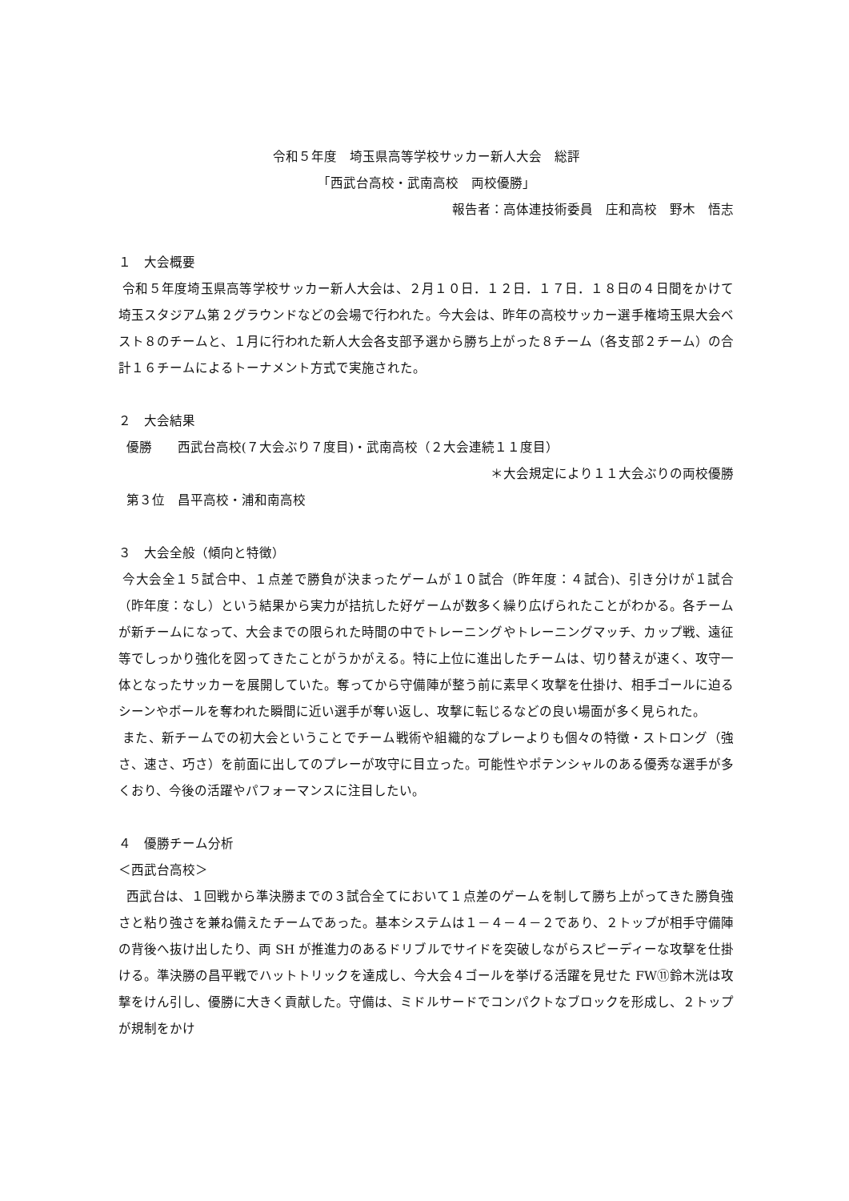令和５年度　埼玉県高等学校サッカー新人大会　総評
「西武台高校・武南高校　両校優勝」
報告者：高体連技術委員　庄和高校　野木　悟志
１　大会概要
令和５年度埼玉県高等学校サッカー新人大会は、２月１０日．１２日．１７日．１８日の４日間をかけて埼玉スタジアム第２グラウンドなどの会場で行われた。今大会は、昨年の高校サッカー選手権埼玉県大会ベスト８のチームと、１月に行われた新人大会各支部予選から勝ち上がった８チーム（各支部２チーム）の合計１６チームによるトーナメント方式で実施された。
２　大会結果
優勝　　西武台高校(７大会ぶり７度目)・武南高校（２大会連続１１度目）
＊大会規定により１１大会ぶりの両校優勝
第３位　昌平高校・浦和南高校
３　大会全般（傾向と特徴）
今大会全１５試合中、１点差で勝負が決まったゲームが１０試合（昨年度：４試合)、引き分けが１試合（昨年度：なし）という結果から実力が拮抗した好ゲームが数多く繰り広げられたことがわかる。各チームが新チームになって、大会までの限られた時間の中でトレーニングやトレーニングマッチ、カップ戦、遠征等でしっかり強化を図ってきたことがうかがえる。特に上位に進出したチームは、切り替えが速く、攻守一体となったサッカーを展開していた。奪ってから守備陣が整う前に素早く攻撃を仕掛け、相手ゴールに迫るシーンやボールを奪われた瞬間に近い選手が奪い返し、攻撃に転じるなどの良い場面が多く見られた。
また、新チームでの初大会ということでチーム戦術や組織的なプレーよりも個々の特徴・ストロング（強さ、速さ、巧さ）を前面に出してのプレーが攻守に目立った。可能性やポテンシャルのある優秀な選手が多くおり、今後の活躍やパフォーマンスに注目したい。
４　優勝チーム分析
＜西武台高校＞
西武台は、１回戦から準決勝までの３試合全てにおいて１点差のゲームを制して勝ち上がってきた勝負強さと粘り強さを兼ね備えたチームであった。基本システムは１－４－４－２であり、２トップが相手守備陣の背後へ抜け出したり、両 SH が推進力のあるドリブルでサイドを突破しながらスピーディーな攻撃を仕掛ける。準決勝の昌平戦でハットトリックを達成し、今大会４ゴールを挙げる活躍を見せた FW⑪鈴木洸は攻撃をけん引し、優勝に大きく貢献した。守備は、ミドルサードでコンパクトなブロックを形成し、２トップが規制をかけ